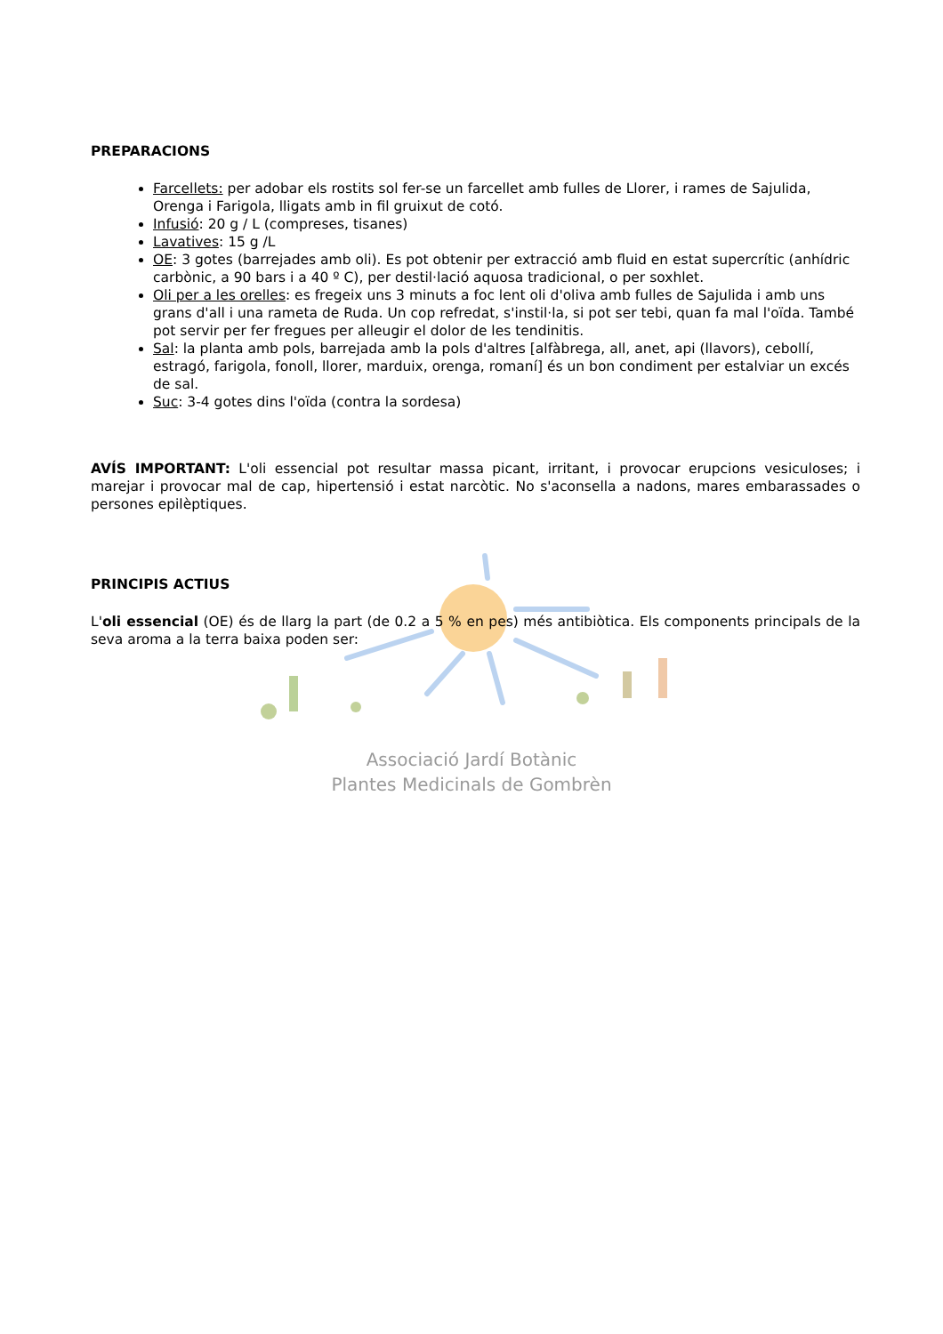PREPARACIONS
Farcellets: per adobar els rostits sol fer-se un farcellet amb fulles de Llorer, i rames de Sajulida, Orenga i Farigola, lligats amb in fil gruixut de cotó.
Infusió: 20 g / L (compreses, tisanes)
Lavatives: 15 g /L
OE: 3 gotes (barrejades amb oli). Es pot obtenir per extracció amb fluid en estat supercrític (anhídric carbònic, a 90 bars i a 40 º C), per destil·lació aquosa tradicional, o per soxhlet.
Oli per a les orelles: es fregeix uns 3 minuts a foc lent oli d'oliva amb fulles de Sajulida i amb uns grans d'all i una rameta de Ruda. Un cop refredat, s'instil·la, si pot ser tebi, quan fa mal l'oïda. També pot servir per fer fregues per alleugir el dolor de les tendinitis.
Sal: la planta amb pols, barrejada amb la pols d'altres [alfàbrega, all, anet, api (llavors), cebollí, estragó, farigola, fonoll, llorer, marduix, orenga, romaní] és un bon condiment per estalviar un excés de sal.
Suc: 3-4 gotes dins l'oïda (contra la sordesa)
AVÍS IMPORTANT: L'oli essencial pot resultar massa picant, irritant, i provocar erupcions vesiculoses; i marejar i provocar mal de cap, hipertensió i estat narcòtic. No s'aconsella a nadons, mares embarassades o persones epilèptiques.
PRINCIPIS ACTIUS
L'oli essencial (OE) és de llarg la part (de 0.2 a 5 % en pes) més antibiòtica. Els components principals de la seva aroma a la terra baixa poden ser:
Associació Jardí Botànic
Plantes Medicinals de Gombrèn